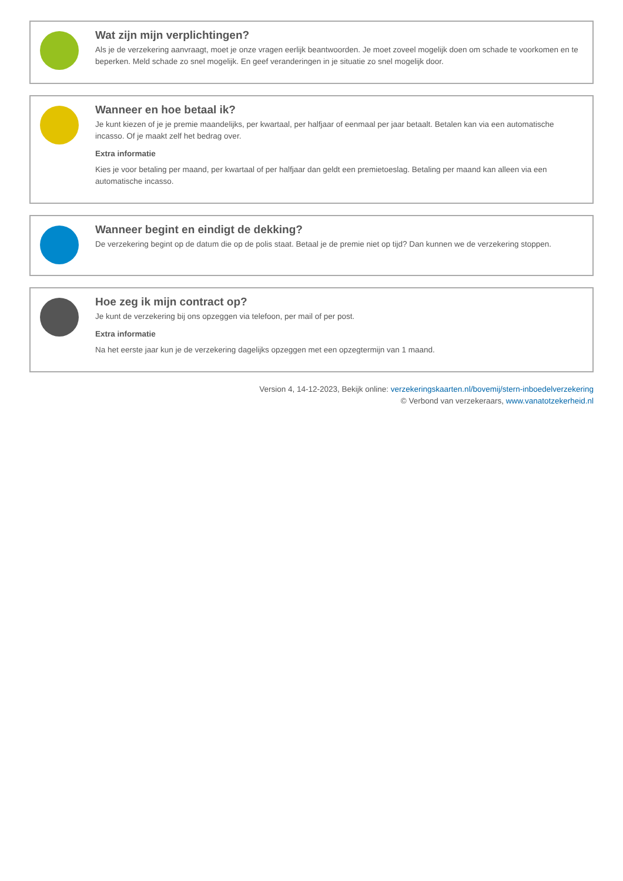Wat zijn mijn verplichtingen?
Als je de verzekering aanvraagt, moet je onze vragen eerlijk beantwoorden. Je moet zoveel mogelijk doen om schade te voorkomen en te beperken. Meld schade zo snel mogelijk. En geef veranderingen in je situatie zo snel mogelijk door.
Wanneer en hoe betaal ik?
Je kunt kiezen of je je premie maandelijks, per kwartaal, per halfjaar of eenmaal per jaar betaalt. Betalen kan via een automatische incasso. Of je maakt zelf het bedrag over.
Extra informatie
Kies je voor betaling per maand, per kwartaal of per halfjaar dan geldt een premietoeslag. Betaling per maand kan alleen via een automatische incasso.
Wanneer begint en eindigt de dekking?
De verzekering begint op de datum die op de polis staat. Betaal je de premie niet op tijd? Dan kunnen we de verzekering stoppen.
Hoe zeg ik mijn contract op?
Je kunt de verzekering bij ons opzeggen via telefoon, per mail of per post.
Extra informatie
Na het eerste jaar kun je de verzekering dagelijks opzeggen met een opzegtermijn van 1 maand.
Version 4, 14-12-2023, Bekijk online: verzekeringskaarten.nl/bovemij/stern-inboedelverzekering
© Verbond van verzekeraars, www.vanatotzekerheid.nl